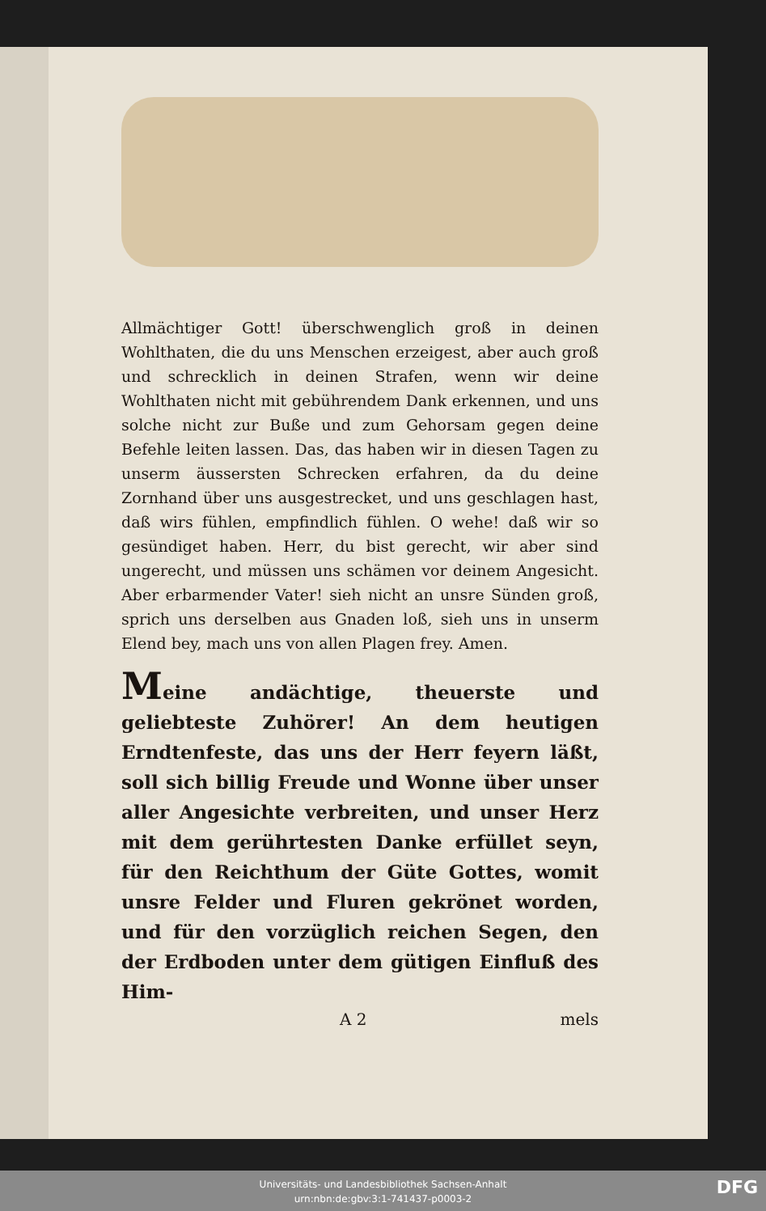Allmächtiger Gott! überschwenglich groß in deinen Wohlthaten, die du uns Menschen erzeigest, aber auch groß und schrecklich in deinen Strafen, wenn wir deine Wohlthaten nicht mit gebührendem Dank erkennen, und uns solche nicht zur Buße und zum Gehorsam gegen deine Befehle leiten lassen. Das, das haben wir in diesen Tagen zu unserm äussersten Schrecken erfahren, da du deine Zornhand über uns ausgestrecket, und uns geschlagen hast, daß wirs fühlen, empfindlich fühlen. O wehe! daß wir so gesündiget haben. Herr, du bist gerecht, wir aber sind ungerecht, und müssen uns schämen vor deinem Angesicht. Aber erbarmender Vater! sieh nicht an unsre Sünden groß, sprich uns derselben aus Gnaden loß, sieh uns in unserm Elend bey, mach uns von allen Plagen frey. Amen.
Meine andächtige, theuerste und geliebteste Zuhörer! An dem heutigen Erndtenfeste, das uns der Herr feyern läßt, soll sich billig Freude und Wonne über unser aller Angesichte verbreiten, und unser Herz mit dem gerührtesten Danke erfüllet seyn, für den Reichthum der Güte Gottes, womit unsre Felder und Fluren gekrönet worden, und für den vorzüglich reichen Segen, den der Erdboden unter dem gütigen Einfluß des Him-
A 2 mels
Universitäts- und Landesbibliothek Sachsen-Anhalt
urn:nbn:de:gbv:3:1-741437-p0003-2
DFG